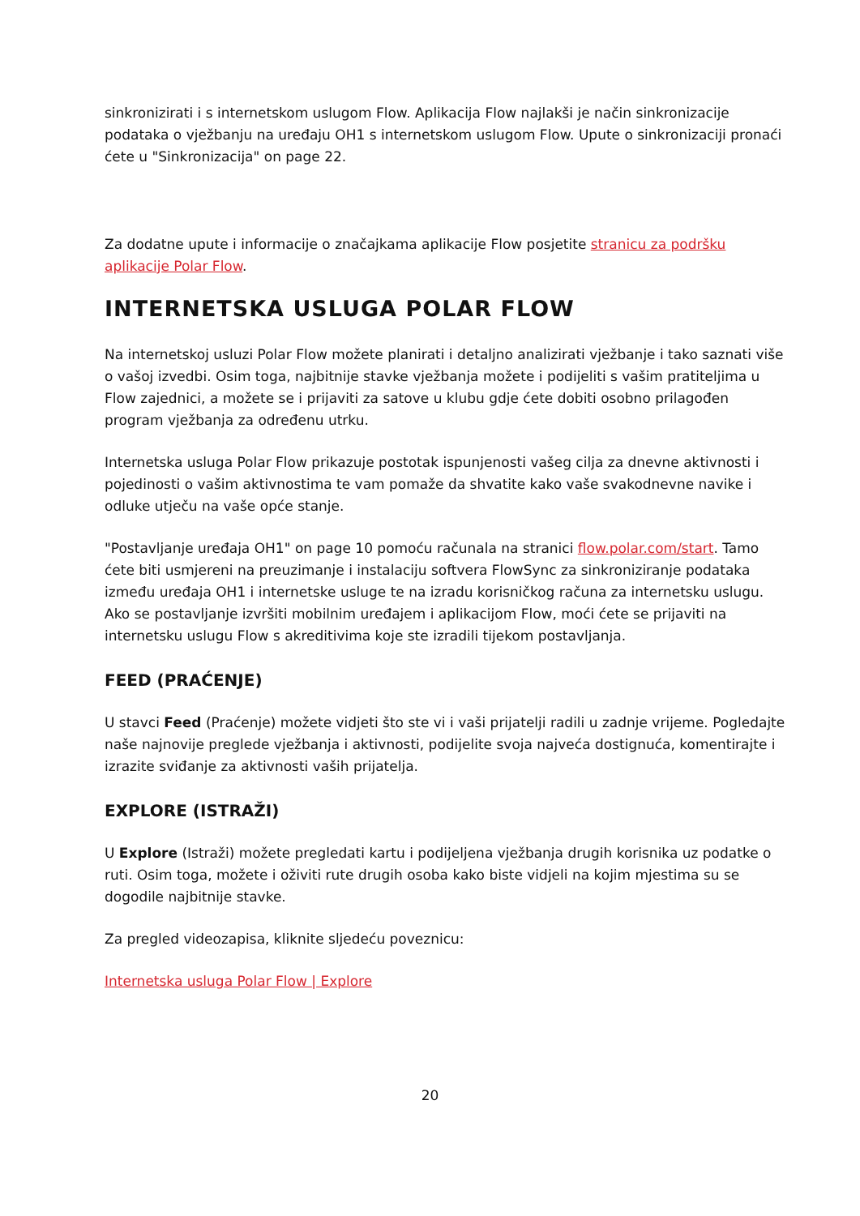sinkronizirati i s internetskom uslugom Flow. Aplikacija Flow najlakši je način sinkronizacije podataka o vježbanju na uređaju OH1 s internetskom uslugom Flow. Upute o sinkronizaciji pronaći ćete u "Sinkronizacija" on page 22.
Za dodatne upute i informacije o značajkama aplikacije Flow posjetite stranicu za podršku aplikacije Polar Flow.
INTERNETSKA USLUGA POLAR FLOW
Na internetskoj usluzi Polar Flow možete planirati i detaljno analizirati vježbanje i tako saznati više o vašoj izvedbi. Osim toga, najbitnije stavke vježbanja možete i podijeliti s vašim pratiteljima u Flow zajednici, a možete se i prijaviti za satove u klubu gdje ćete dobiti osobno prilagođen program vježbanja za određenu utrku.
Internetska usluga Polar Flow prikazuje postotak ispunjenosti vašeg cilja za dnevne aktivnosti i pojedinosti o vašim aktivnostima te vam pomaže da shvatite kako vaše svakodnevne navike i odluke utječu na vaše opće stanje.
"Postavljanje uređaja OH1" on page 10 pomoću računala na stranici flow.polar.com/start. Tamo ćete biti usmjereni na preuzimanje i instalaciju softvera FlowSync za sinkroniziranje podataka između uređaja OH1 i internetske usluge te na izradu korisničkog računa za internetsku uslugu. Ako se postavljanje izvršiti mobilnim uređajem i aplikacijom Flow, moći ćete se prijaviti na internetsku uslugu Flow s akreditivima koje ste izradili tijekom postavljanja.
FEED (PRAĆENJE)
U stavci Feed (Praćenje) možete vidjeti što ste vi i vaši prijatelji radili u zadnje vrijeme. Pogledajte naše najnovije preglede vježbanja i aktivnosti, podijelite svoja najveća dostignuća, komentirajte i izrazite sviđanje za aktivnosti vaših prijatelja.
EXPLORE (ISTRAŽI)
U Explore (Istraži) možete pregledati kartu i podijeljena vježbanja drugih korisnika uz podatke o ruti. Osim toga, možete i oživiti rute drugih osoba kako biste vidjeli na kojim mjestima su se dogodile najbitnije stavke.
Za pregled videozapisa, kliknite sljedeću poveznicu:
Internetska usluga Polar Flow | Explore
20